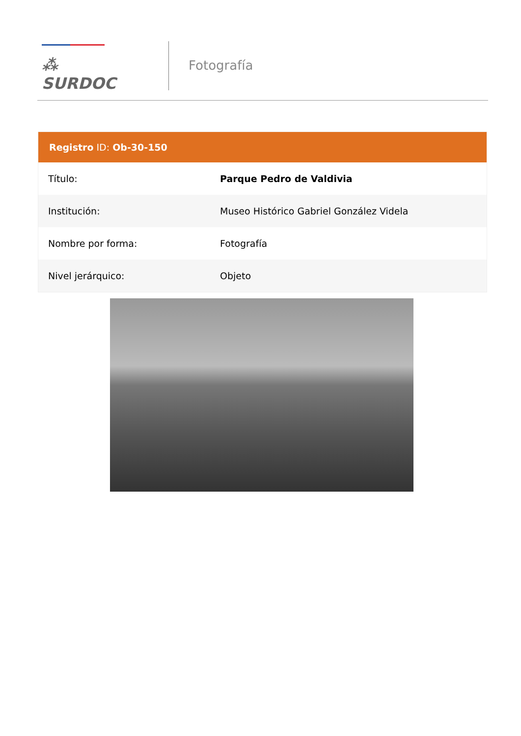⁂ SURDOC
Fotografía
| Registro ID: Ob-30-150 | |
| --- | --- |
| Título: | Parque Pedro de Valdivia |
| Institución: | Museo Histórico Gabriel González Videla |
| Nombre por forma: | Fotografía |
| Nivel jerárquico: | Objeto |